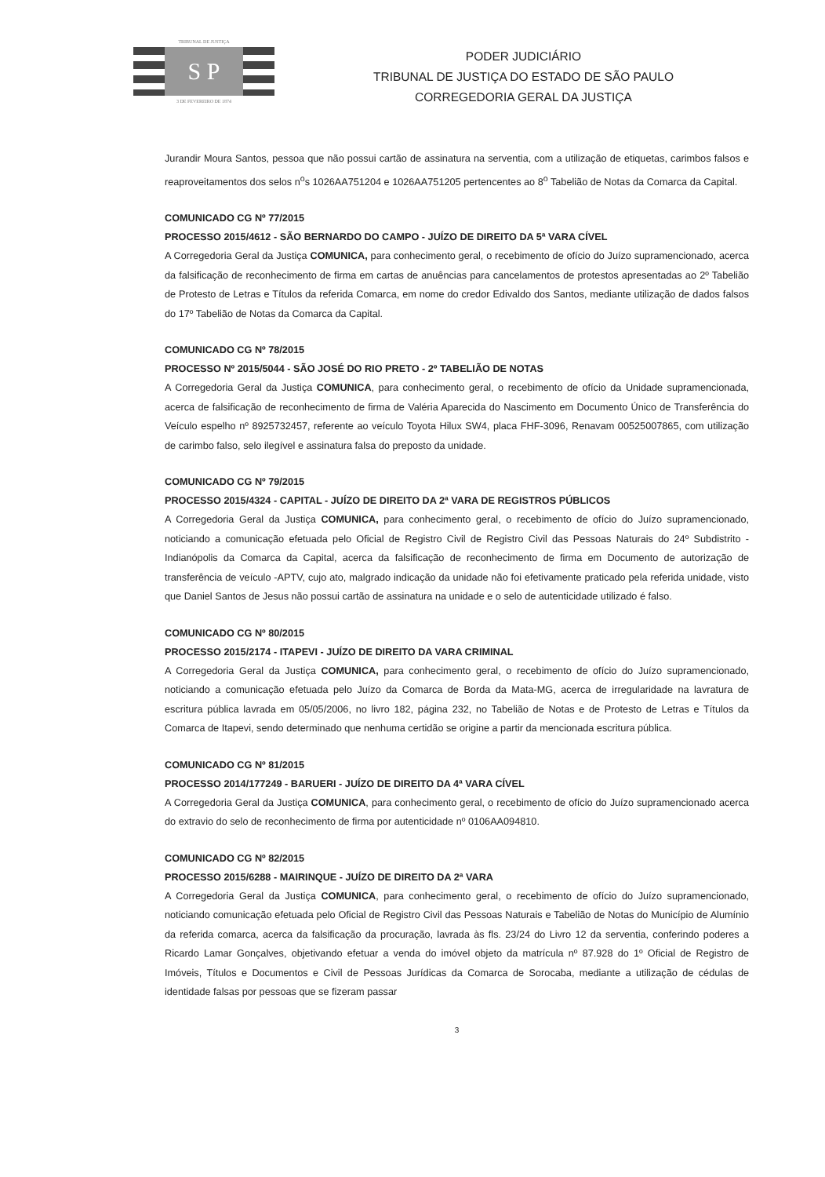TRIBUNAL DE JUSTIÇA
S P
3 DE FEVEREIRO DE 1874
PODER JUDICIÁRIO
TRIBUNAL DE JUSTIÇA DO ESTADO DE SÃO PAULO
CORREGEDORIA GERAL DA JUSTIÇA
Jurandir Moura Santos, pessoa que não possui cartão de assinatura na serventia, com a utilização de etiquetas, carimbos falsos e reaproveitamentos dos selos n<sup>o</sup>s 1026AA751204 e 1026AA751205 pertencentes ao 8<sup>o</sup> Tabelião de Notas da Comarca da Capital.
COMUNICADO CG Nº 77/2015
PROCESSO 2015/4612 - SÃO BERNARDO DO CAMPO - JUÍZO DE DIREITO DA 5ª VARA CÍVEL
A Corregedoria Geral da Justiça COMUNICA, para conhecimento geral, o recebimento de ofício do Juízo supramencionado, acerca da falsificação de reconhecimento de firma em cartas de anuências para cancelamentos de protestos apresentadas ao 2º Tabelião de Protesto de Letras e Títulos da referida Comarca, em nome do credor Edivaldo dos Santos, mediante utilização de dados falsos do 17º Tabelião de Notas da Comarca da Capital.
COMUNICADO CG Nº 78/2015
PROCESSO Nº 2015/5044 - SÃO JOSÉ DO RIO PRETO - 2º TABELIÃO DE NOTAS
A Corregedoria Geral da Justiça COMUNICA, para conhecimento geral, o recebimento de ofício da Unidade supramencionada, acerca de falsificação de reconhecimento de firma de Valéria Aparecida do Nascimento em Documento Único de Transferência do Veículo espelho nº 8925732457, referente ao veículo Toyota Hilux SW4, placa FHF-3096, Renavam 00525007865, com utilização de carimbo falso, selo ilegível e assinatura falsa do preposto da unidade.
COMUNICADO CG Nº 79/2015
PROCESSO 2015/4324 - CAPITAL - JUÍZO DE DIREITO DA 2ª VARA DE REGISTROS PÚBLICOS
A Corregedoria Geral da Justiça COMUNICA, para conhecimento geral, o recebimento de ofício do Juízo supramencionado, noticiando a comunicação efetuada pelo Oficial de Registro Civil de Registro Civil das Pessoas Naturais do 24º Subdistrito -Indianópolis da Comarca da Capital, acerca da falsificação de reconhecimento de firma em Documento de autorização de transferência de veículo -APTV, cujo ato, malgrado indicação da unidade não foi efetivamente praticado pela referida unidade, visto que Daniel Santos de Jesus não possui cartão de assinatura na unidade e o selo de autenticidade utilizado é falso.
COMUNICADO CG Nº 80/2015
PROCESSO 2015/2174 - ITAPEVI - JUÍZO DE DIREITO DA VARA CRIMINAL
A Corregedoria Geral da Justiça COMUNICA, para conhecimento geral, o recebimento de ofício do Juízo supramencionado, noticiando a comunicação efetuada pelo Juízo da Comarca de Borda da Mata-MG, acerca de irregularidade na lavratura de escritura pública lavrada em 05/05/2006, no livro 182, página 232, no Tabelião de Notas e de Protesto de Letras e Títulos da Comarca de Itapevi, sendo determinado que nenhuma certidão se origine a partir da mencionada escritura pública.
COMUNICADO CG Nº 81/2015
PROCESSO 2014/177249 - BARUERI - JUÍZO DE DIREITO DA 4ª VARA CÍVEL
A Corregedoria Geral da Justiça COMUNICA, para conhecimento geral, o recebimento de ofício do Juízo supramencionado acerca do extravio do selo de reconhecimento de firma por autenticidade nº 0106AA094810.
COMUNICADO CG Nº 82/2015
PROCESSO 2015/6288 - MAIRINQUE - JUÍZO DE DIREITO DA 2ª VARA
A Corregedoria Geral da Justiça COMUNICA, para conhecimento geral, o recebimento de ofício do Juízo supramencionado, noticiando comunicação efetuada pelo Oficial de Registro Civil das Pessoas Naturais e Tabelião de Notas do Município de Alumínio da referida comarca, acerca da falsificação da procuração, lavrada às fls. 23/24 do Livro 12 da serventia, conferindo poderes a Ricardo Lamar Gonçalves, objetivando efetuar a venda do imóvel objeto da matrícula nº 87.928 do 1º Oficial de Registro de Imóveis, Títulos e Documentos e Civil de Pessoas Jurídicas da Comarca de Sorocaba, mediante a utilização de cédulas de identidade falsas por pessoas que se fizeram passar
3